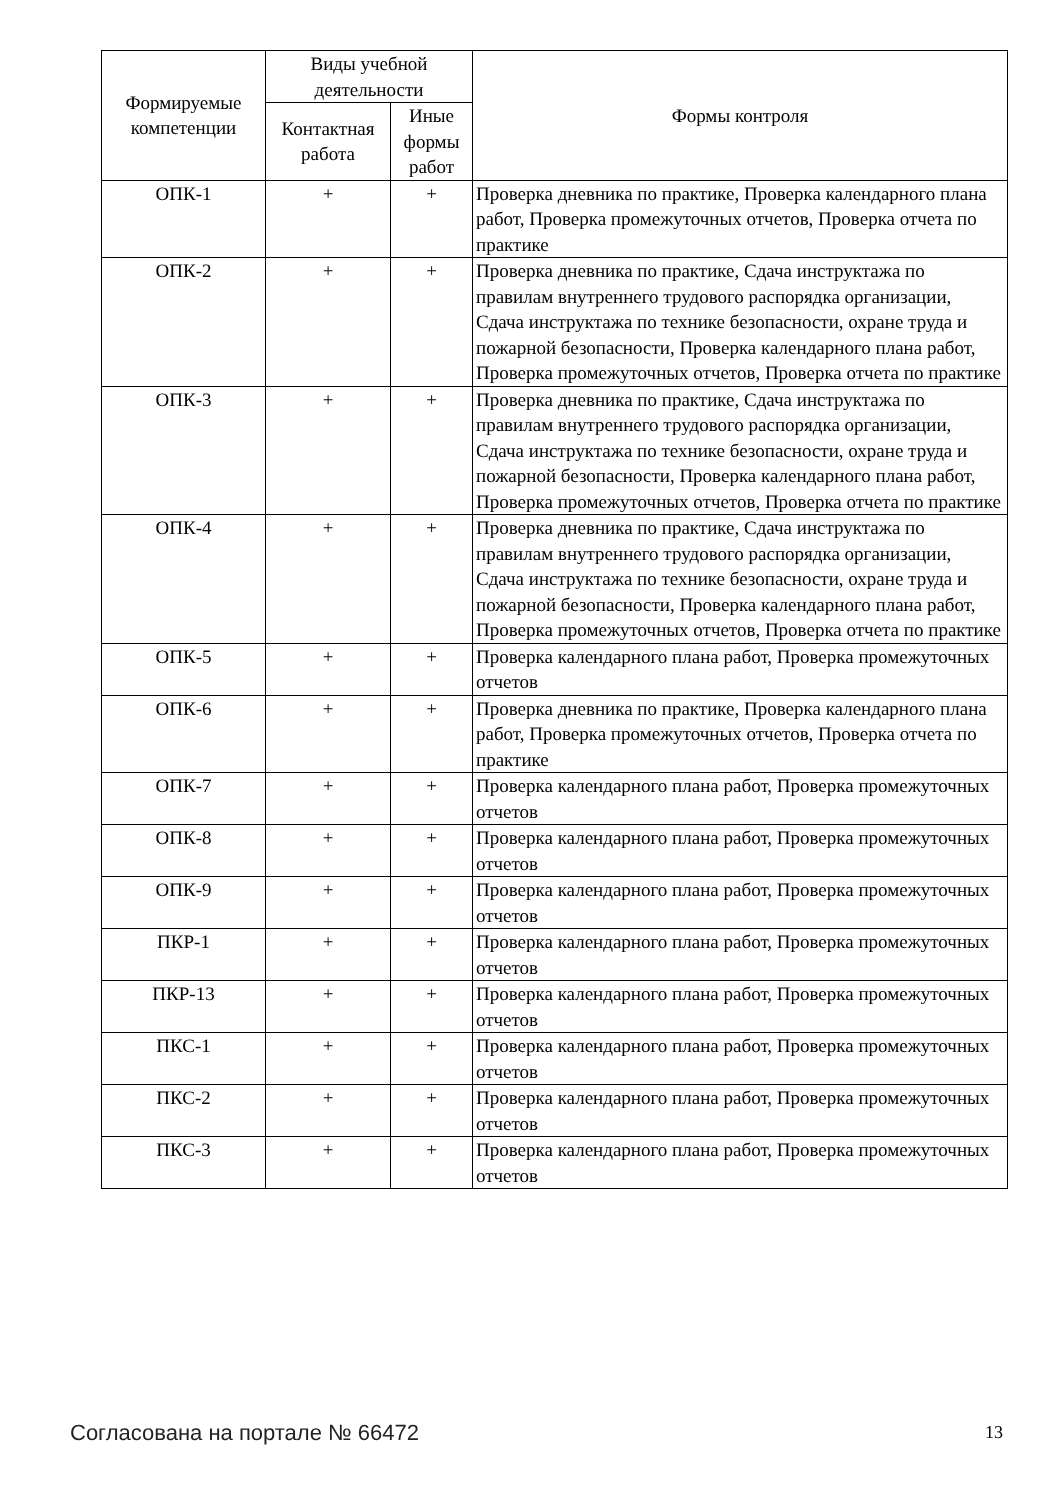| Формируемые компетенции | Виды учебной деятельности | | Формы контроля |
| --- | --- | --- | --- |
| | Контактная работа | Иные формы работ | |
| ОПК-1 | + | + | Проверка дневника по практике, Проверка календарного плана работ, Проверка промежуточных отчетов, Проверка отчета по практике |
| ОПК-2 | + | + | Проверка дневника по практике, Сдача инструктажа по правилам внутреннего трудового распорядка организации, Сдача инструктажа по технике безопасности, охране труда и пожарной безопасности, Проверка календарного плана работ, Проверка промежуточных отчетов, Проверка отчета по практике |
| ОПК-3 | + | + | Проверка дневника по практике, Сдача инструктажа по правилам внутреннего трудового распорядка организации, Сдача инструктажа по технике безопасности, охране труда и пожарной безопасности, Проверка календарного плана работ, Проверка промежуточных отчетов, Проверка отчета по практике |
| ОПК-4 | + | + | Проверка дневника по практике, Сдача инструктажа по правилам внутреннего трудового распорядка организации, Сдача инструктажа по технике безопасности, охране труда и пожарной безопасности, Проверка календарного плана работ, Проверка промежуточных отчетов, Проверка отчета по практике |
| ОПК-5 | + | + | Проверка календарного плана работ, Проверка промежуточных отчетов |
| ОПК-6 | + | + | Проверка дневника по практике, Проверка календарного плана работ, Проверка промежуточных отчетов, Проверка отчета по практике |
| ОПК-7 | + | + | Проверка календарного плана работ, Проверка промежуточных отчетов |
| ОПК-8 | + | + | Проверка календарного плана работ, Проверка промежуточных отчетов |
| ОПК-9 | + | + | Проверка календарного плана работ, Проверка промежуточных отчетов |
| ПКР-1 | + | + | Проверка календарного плана работ, Проверка промежуточных отчетов |
| ПКР-13 | + | + | Проверка календарного плана работ, Проверка промежуточных отчетов |
| ПКС-1 | + | + | Проверка календарного плана работ, Проверка промежуточных отчетов |
| ПКС-2 | + | + | Проверка календарного плана работ, Проверка промежуточных отчетов |
| ПКС-3 | + | + | Проверка календарного плана работ, Проверка промежуточных отчетов |
Согласована на портале № 66472 13